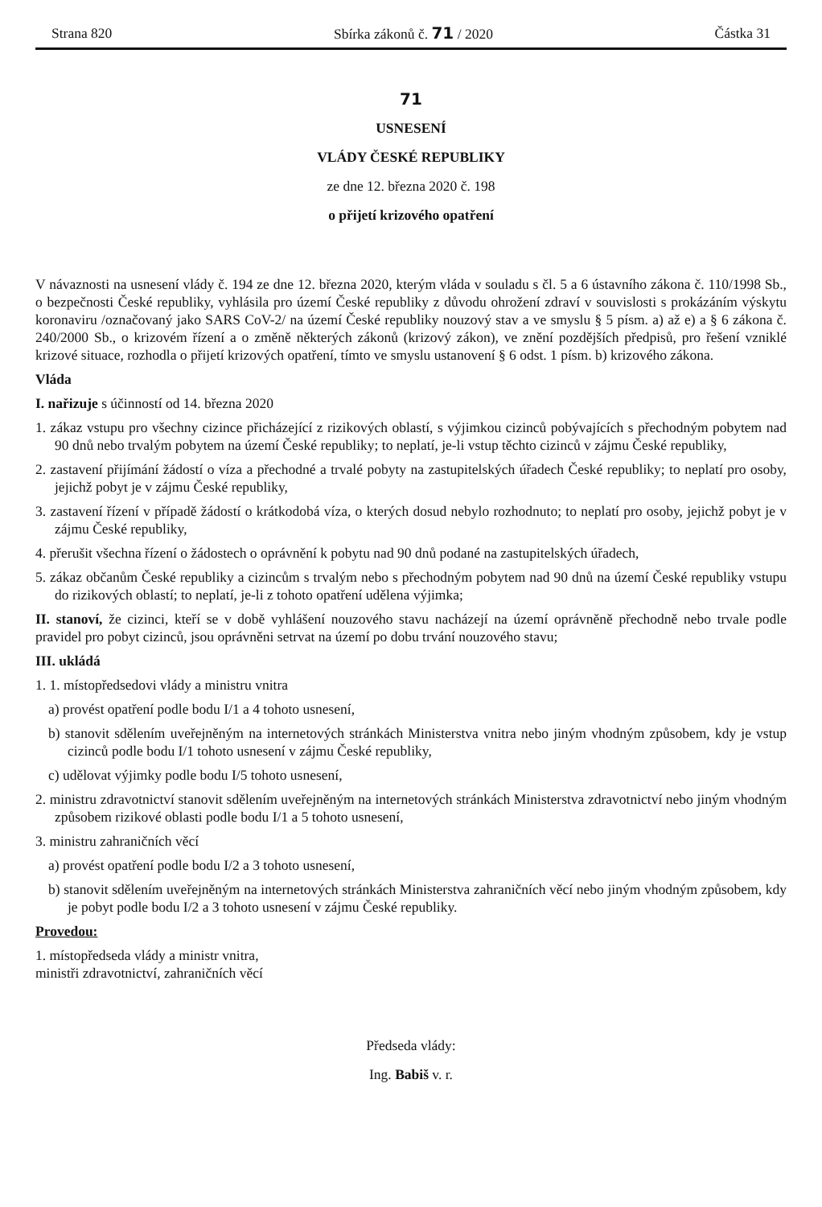Strana 820 Sbírka zákonů č. 71 / 2020 Částka 31
71
USNESENÍ
VLÁDY ČESKÉ REPUBLIKY
ze dne 12. března 2020 č. 198
o přijetí krizového opatření
V návaznosti na usnesení vlády č. 194 ze dne 12. března 2020, kterým vláda v souladu s čl. 5 a 6 ústavního zákona č. 110/1998 Sb., o bezpečnosti České republiky, vyhlásila pro území České republiky z důvodu ohrožení zdraví v souvislosti s prokázáním výskytu koronaviru /označovaný jako SARS CoV-2/ na území České republiky nouzový stav a ve smyslu § 5 písm. a) až e) a § 6 zákona č. 240/2000 Sb., o krizovém řízení a o změně některých zákonů (krizový zákon), ve znění pozdějších předpisů, pro řešení vzniklé krizové situace, rozhodla o přijetí krizových opatření, tímto ve smyslu ustanovení § 6 odst. 1 písm. b) krizového zákona.
Vláda
I. nařizuje s účinností od 14. března 2020
1. zákaz vstupu pro všechny cizince přicházející z rizikových oblastí, s výjimkou cizinců pobývajících s přechodným pobytem nad 90 dnů nebo trvalým pobytem na území České republiky; to neplatí, je-li vstup těchto cizinců v zájmu České republiky,
2. zastavení přijímání žádostí o víza a přechodné a trvalé pobyty na zastupitelských úřadech České republiky; to neplatí pro osoby, jejichž pobyt je v zájmu České republiky,
3. zastavení řízení v případě žádostí o krátkodobá víza, o kterých dosud nebylo rozhodnuto; to neplatí pro osoby, jejichž pobyt je v zájmu České republiky,
4. přerušit všechna řízení o žádostech o oprávnění k pobytu nad 90 dnů podané na zastupitelských úřadech,
5. zákaz občanům České republiky a cizincům s trvalým nebo s přechodným pobytem nad 90 dnů na území České republiky vstupu do rizikových oblastí; to neplatí, je-li z tohoto opatření udělena výjimka;
II. stanoví, že cizinci, kteří se v době vyhlášení nouzového stavu nacházejí na území oprávněně přechodně nebo trvale podle pravidel pro pobyt cizinců, jsou oprávněni setrvat na území po dobu trvání nouzového stavu;
III. ukládá
1. 1. místopředsedovi vlády a ministru vnitra
a) provést opatření podle bodu I/1 a 4 tohoto usnesení,
b) stanovit sdělením uveřejněným na internetových stránkách Ministerstva vnitra nebo jiným vhodným způsobem, kdy je vstup cizinců podle bodu I/1 tohoto usnesení v zájmu České republiky,
c) udělovat výjimky podle bodu I/5 tohoto usnesení,
2. ministru zdravotnictví stanovit sdělením uveřejněným na internetových stránkách Ministerstva zdravotnictví nebo jiným vhodným způsobem rizikové oblasti podle bodu I/1 a 5 tohoto usnesení,
3. ministru zahraničních věcí
a) provést opatření podle bodu I/2 a 3 tohoto usnesení,
b) stanovit sdělením uveřejněným na internetových stránkách Ministerstva zahraničních věcí nebo jiným vhodným způsobem, kdy je pobyt podle bodu I/2 a 3 tohoto usnesení v zájmu České republiky.
Provedou:
1. místopředseda vlády a ministr vnitra,
ministři zdravotnictví, zahraničních věcí
Předseda vlády:
Ing. Babiš v. r.